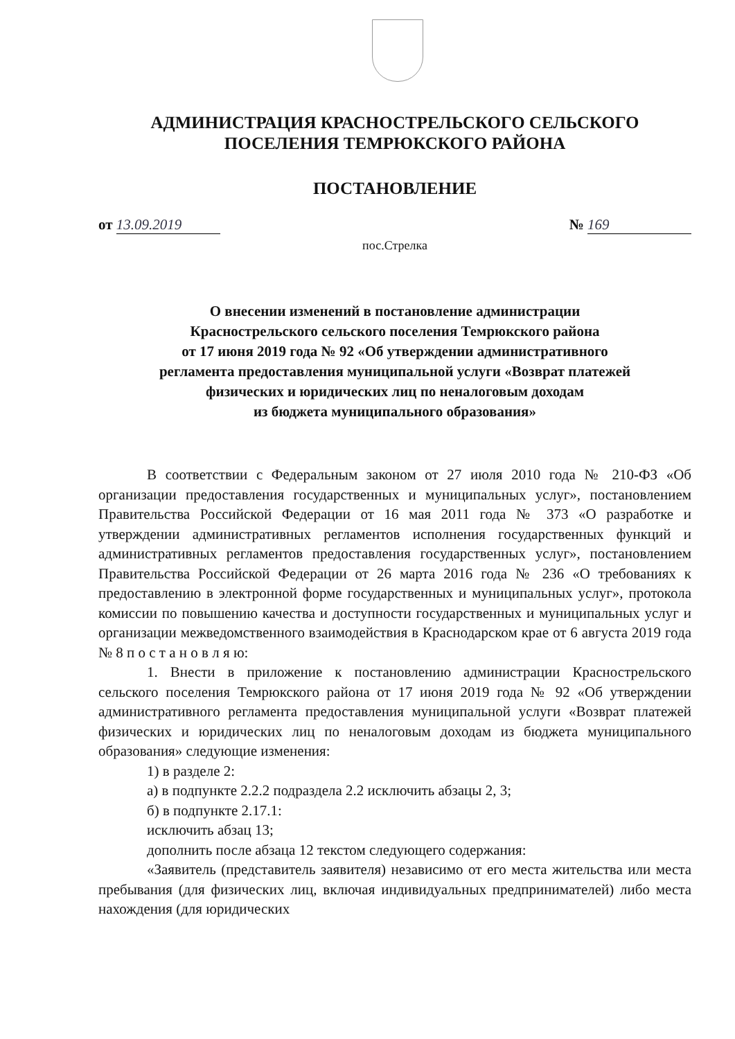АДМИНИСТРАЦИЯ КРАСНОСТРЕЛЬСКОГО СЕЛЬСКОГО
ПОСЕЛЕНИЯ ТЕМРЮКСКОГО РАЙОНА
ПОСТАНОВЛЕНИЕ
от 13.09.2019 № 169
пос.Стрелка
О внесении изменений в постановление администрации
Краснострельского сельского поселения Темрюкского района
от 17 июня 2019 года № 92 «Об утверждении административного
регламента предоставления муниципальной услуги «Возврат платежей
физических и юридических лиц по неналоговым доходам
из бюджета муниципального образования»
В соответствии с Федеральным законом от 27 июля 2010 года № 210-ФЗ «Об организации предоставления государственных и муниципальных услуг», постановлением Правительства Российской Федерации от 16 мая 2011 года № 373 «О разработке и утверждении административных регламентов исполнения государственных функций и административных регламентов предоставления государственных услуг», постановлением Правительства Российской Федерации от 26 марта 2016 года № 236 «О требованиях к предоставлению в электронной форме государственных и муниципальных услуг», протокола комиссии по повышению качества и доступности государственных и муниципальных услуг и организации межведомственного взаимодействия в Краснодарском крае от 6 августа 2019 года № 8 п о с т а н о в л я ю:
1. Внести в приложение к постановлению администрации Краснострельского сельского поселения Темрюкского района от 17 июня 2019 года № 92 «Об утверждении административного регламента предоставления муниципальной услуги «Возврат платежей физических и юридических лиц по неналоговым доходам из бюджета муниципального образования» следующие изменения:
1) в разделе 2:
а) в подпункте 2.2.2 подраздела 2.2 исключить абзацы 2, 3;
б) в подпункте 2.17.1:
исключить абзац 13;
дополнить после абзаца 12 текстом следующего содержания:
«Заявитель (представитель заявителя) независимо от его места жительства или места пребывания (для физических лиц, включая индивидуальных предпринимателей) либо места нахождения (для юридических